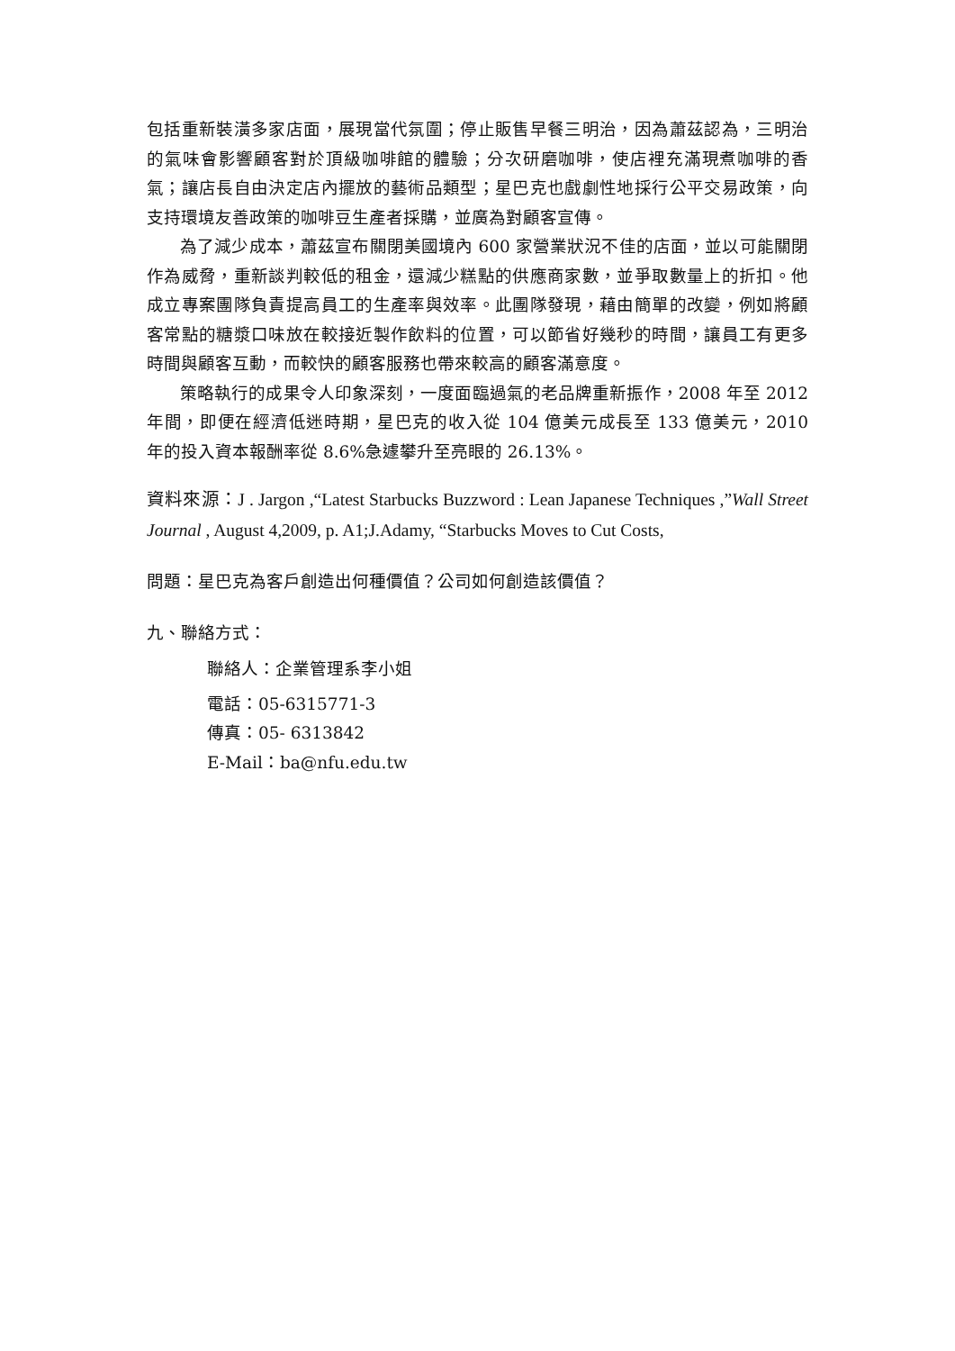包括重新裝潢多家店面，展現當代氛圍；停止販售早餐三明治，因為蕭茲認為，三明治的氣味會影響顧客對於頂級咖啡館的體驗；分次研磨咖啡，使店裡充滿現煮咖啡的香氣；讓店長自由決定店內擺放的藝術品類型；星巴克也戲劇性地採行公平交易政策，向支持環境友善政策的咖啡豆生產者採購，並廣為對顧客宣傳。
為了減少成本，蕭茲宣布關閉美國境內 600 家營業狀況不佳的店面，並以可能關閉作為威脅，重新談判較低的租金，還減少糕點的供應商家數，並爭取數量上的折扣。他成立專案團隊負責提高員工的生產率與效率。此團隊發現，藉由簡單的改變，例如將顧客常點的糖漿口味放在較接近製作飲料的位置，可以節省好幾秒的時間，讓員工有更多時間與顧客互動，而較快的顧客服務也帶來較高的顧客滿意度。
策略執行的成果令人印象深刻，一度面臨過氣的老品牌重新振作，2008 年至 2012 年間，即便在經濟低迷時期，星巴克的收入從 104 億美元成長至 133 億美元，2010 年的投入資本報酬率從 8.6%急遽攀升至亮眼的 26.13%。
資料來源：J . Jargon ,“Latest Starbucks Buzzword : Lean Japanese Techniques ,”Wall Street Journal , August 4,2009, p. A1;J.Adamy, “Starbucks Moves to Cut Costs,
問題：星巴克為客戶創造出何種價值？公司如何創造該價值？
九、聯絡方式：
聯絡人：企業管理系李小姐
電話：05-6315771-3
傳真：05- 6313842
E-Mail：ba@nfu.edu.tw